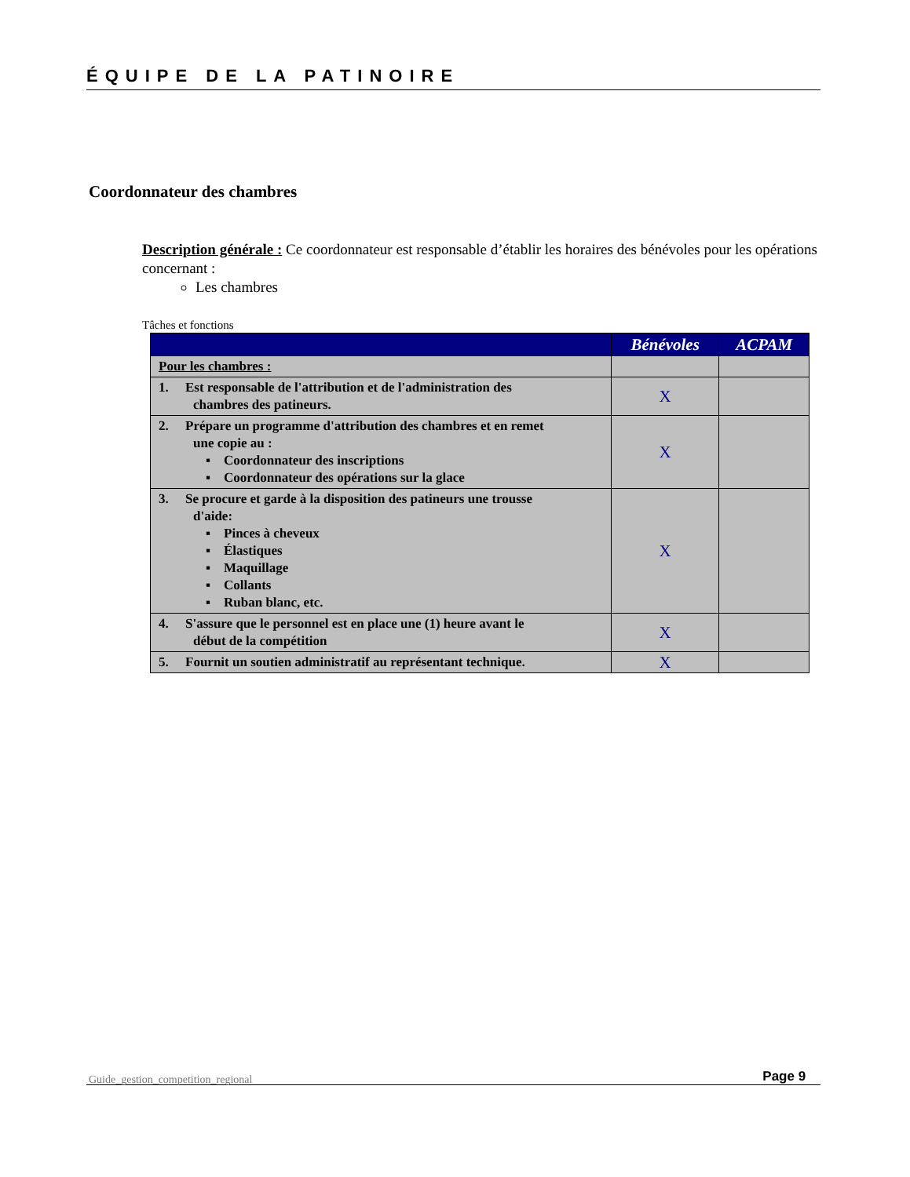ÉQUIPE DE LA PATINOIRE
Coordonnateur des chambres
Description générale : Ce coordonnateur est responsable d’établir les horaires des bénévoles pour les opérations concernant :
Les chambres
Tâches et fonctions
| | Bénévoles | ACPAM |
| --- | --- | --- |
| Pour les chambres : | | |
| 1. Est responsable de l'attribution et de l'administration des chambres des patineurs. | X | |
| 2. Prépare un programme d'attribution des chambres et en remet une copie au : ▪ Coordonnateur des inscriptions ▪ Coordonnateur des opérations sur la glace | X | |
| 3. Se procure et garde à la disposition des patineurs une trousse d'aide: ▪ Pinces à cheveux ▪ Élastiques ▪ Maquillage ▪ Collants ▪ Ruban blanc, etc. | X | |
| 4. S'assure que le personnel est en place une (1) heure avant le début de la compétition | X | |
| 5. Fournit un soutien administratif au représentant technique. | X | |
Page 9
Guide_gestion_competition_regional